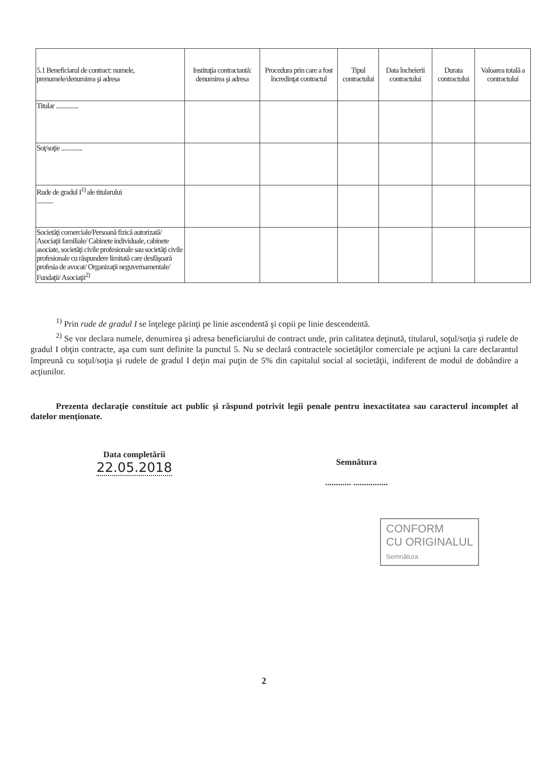| 5.1 Beneficiarul de contract: numele, prenumele/denumirea şi adresa | Instituţia contractantă: denumirea şi adresa | Procedura prin care a fost încredinţat contractul | Tipul contractului | Data încheierii contractului | Durata contractului | Valoarea totală a contractului |
| --- | --- | --- | --- | --- | --- | --- |
| Titular ............... | | | | | | |
| Soţ/soţie .............. | | | | | | |
| Rude de gradul I<sup>1)</sup> ale titularului ........... | | | | | | |
| Societăţi comerciale/Persoană fizică autorizată/ Asociaţii familiale/ Cabinete individuale, cabinete asociate, societăţi civile profesionale sau societăţi civile profesionale cu răspundere limitată care desfăşoară profesia de avocat/ Organizaţii neguvernamentale/ Fundaţii/ Asociaţii<sup>2)</sup> | | | | | | |
<sup>1)</sup> Prin rude de gradul I se înţelege părinţi pe linie ascendentă şi copii pe linie descendentă.
<sup>2)</sup> Se vor declara numele, denumirea şi adresa beneficiarului de contract unde, prin calitatea deţinută, titularul, soţul/soţia şi rudele de gradul I obţin contracte, aşa cum sunt definite la punctul 5. Nu se declară contractele societăţilor comerciale pe acţiuni la care declarantul împreună cu soţul/soţia şi rudele de gradul I deţin mai puţin de 5% din capitalul social al societăţii, indiferent de modul de dobândire a acţiunilor.
Prezenta declaraţie constituie act public şi răspund potrivit legii penale pentru inexactitatea sau caracterul incomplet al datelor menţionate.
Data completării
22.05.2018
Semnătura
............ ................
CONFORM
CU ORIGINALUL
Semnătura
2